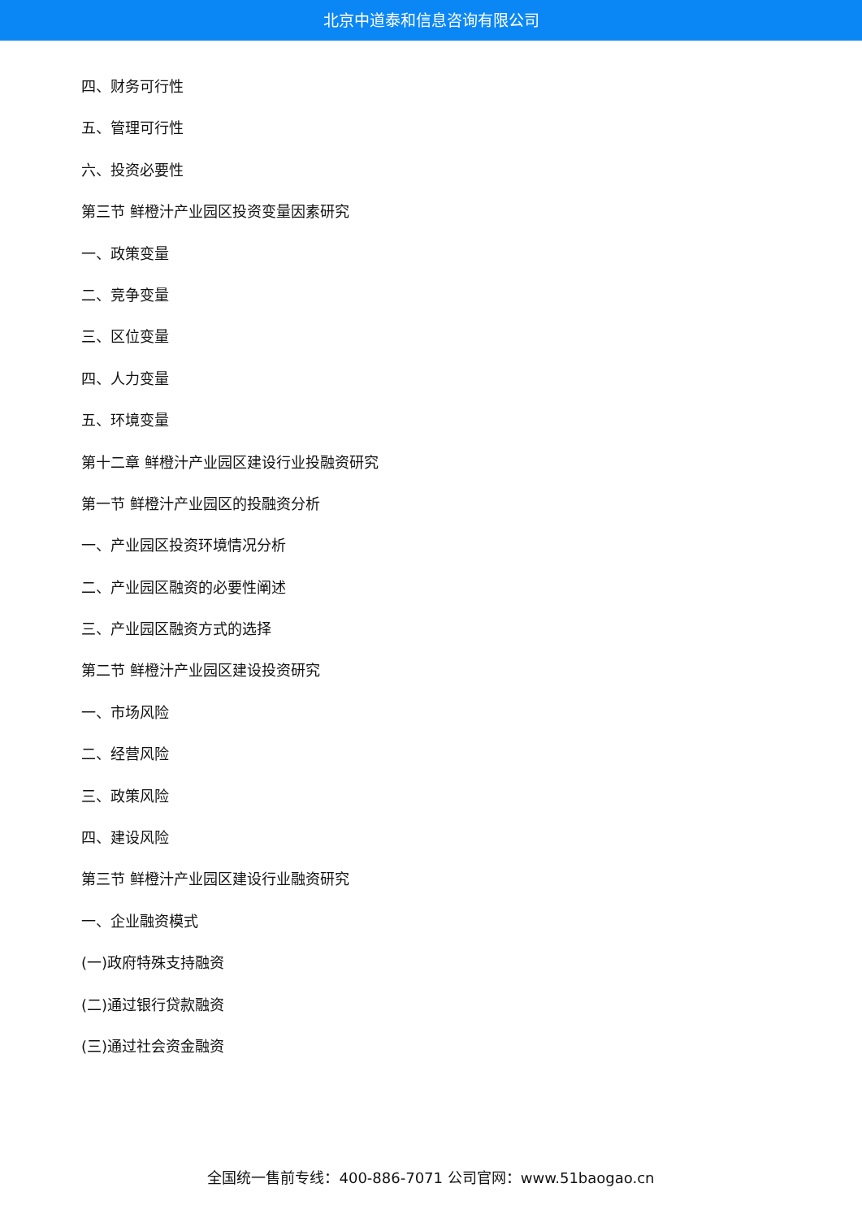北京中道泰和信息咨询有限公司
四、财务可行性
五、管理可行性
六、投资必要性
第三节 鲜橙汁产业园区投资变量因素研究
一、政策变量
二、竞争变量
三、区位变量
四、人力变量
五、环境变量
第十二章 鲜橙汁产业园区建设行业投融资研究
第一节 鲜橙汁产业园区的投融资分析
一、产业园区投资环境情况分析
二、产业园区融资的必要性阐述
三、产业园区融资方式的选择
第二节 鲜橙汁产业园区建设投资研究
一、市场风险
二、经营风险
三、政策风险
四、建设风险
第三节 鲜橙汁产业园区建设行业融资研究
一、企业融资模式
(一)政府特殊支持融资
(二)通过银行贷款融资
(三)通过社会资金融资
全国统一售前专线：400-886-7071 公司官网：www.51baogao.cn